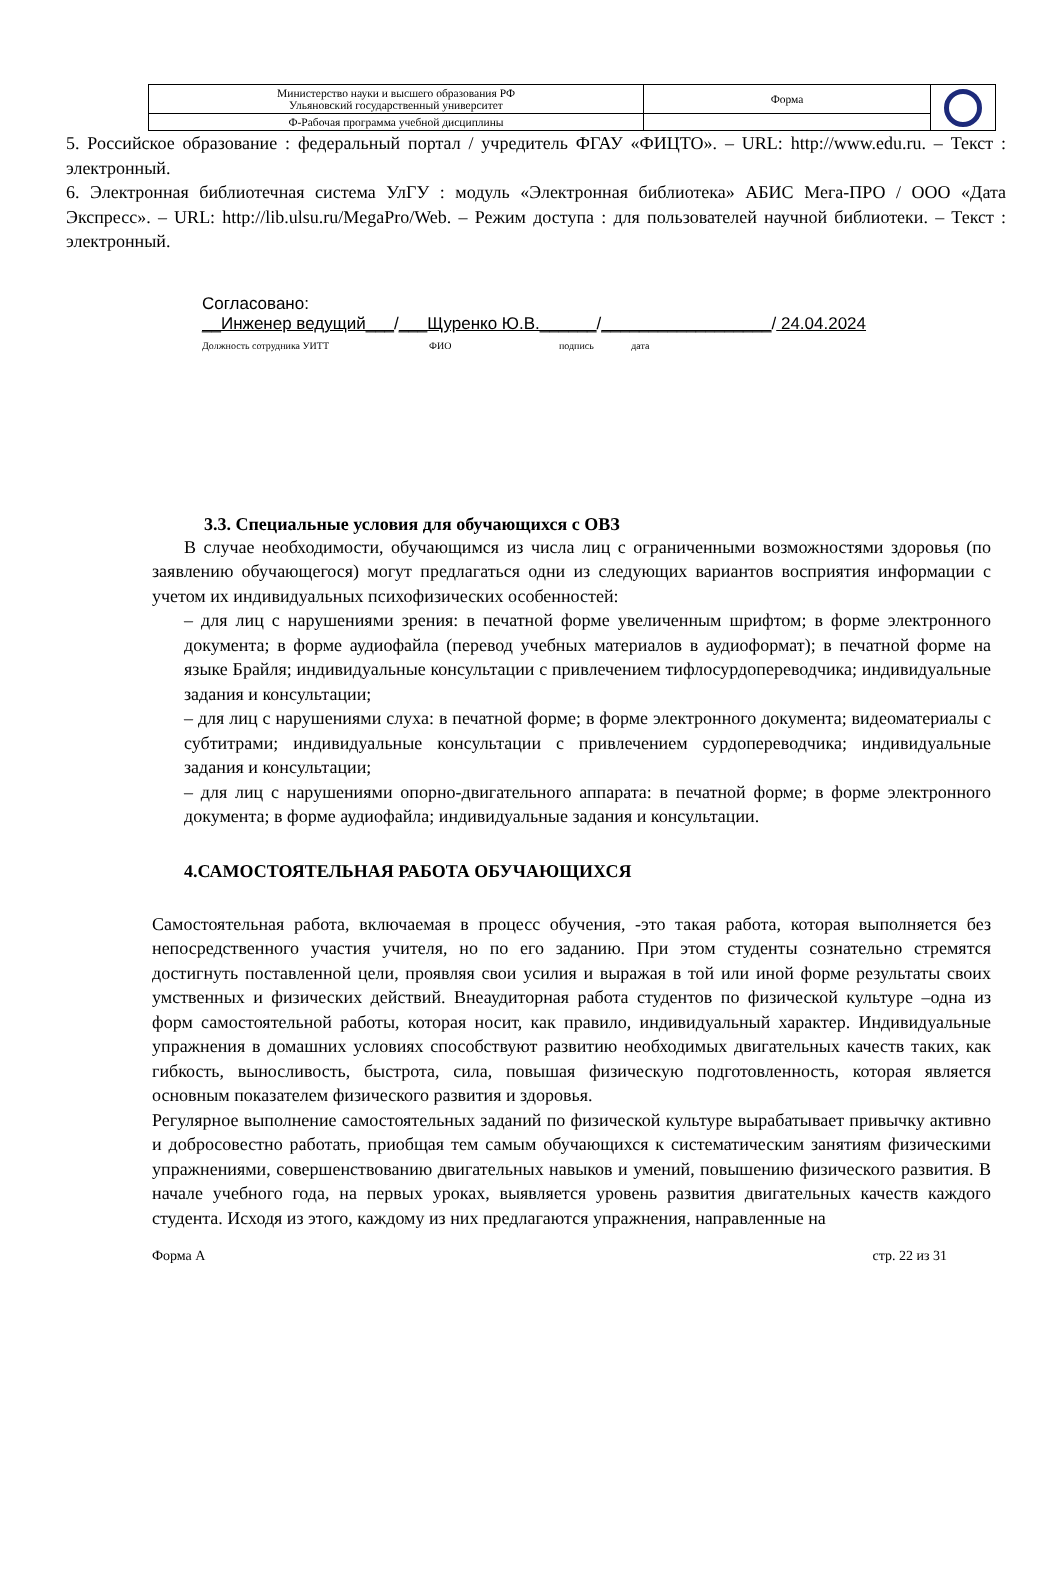| Министерство науки и высшего образования РФ Ульяновский государственный университет | Форма | |
| Ф-Рабочая программа учебной дисциплины | | |
5. Российское образование : федеральный портал / учредитель ФГАУ «ФИЦТО». – URL: http://www.edu.ru. – Текст : электронный.
6. Электронная библиотечная система УлГУ : модуль «Электронная библиотека» АБИС Мега-ПРО / ООО «Дата Экспресс». – URL: http://lib.ulsu.ru/MegaPro/Web. – Режим доступа : для пользователей научной библиотеки. – Текст : электронный.
Согласовано:
__Инженер ведущий___/___Щуренко Ю.В.______/__________________/ 24.04.2024
Должность сотрудника УИТТ ФИО подпись дата
3.3. Специальные условия для обучающихся с ОВЗ
В случае необходимости, обучающимся из числа лиц с ограниченными возможностями здоровья (по заявлению обучающегося) могут предлагаться одни из следующих вариантов восприятия информации с учетом их индивидуальных психофизических особенностей:
– для лиц с нарушениями зрения: в печатной форме увеличенным шрифтом; в форме электронного документа; в форме аудиофайла (перевод учебных материалов в аудиоформат); в печатной форме на языке Брайля; индивидуальные консультации с привлечением тифлосурдопереводчика; индивидуальные задания и консультации;
– для лиц с нарушениями слуха: в печатной форме; в форме электронного документа; видеоматериалы с субтитрами; индивидуальные консультации с привлечением сурдопереводчика; индивидуальные задания и консультации;
– для лиц с нарушениями опорно-двигательного аппарата: в печатной форме; в форме электронного документа; в форме аудиофайла; индивидуальные задания и консультации.
4.САМОСТОЯТЕЛЬНАЯ РАБОТА ОБУЧАЮЩИХСЯ
Самостоятельная работа, включаемая в процесс обучения, -это такая работа, которая выполняется без непосредственного участия учителя, но по его заданию. При этом студенты сознательно стремятся достигнуть поставленной цели, проявляя свои усилия и выражая в той или иной форме результаты своих умственных и физических действий. Внеаудиторная работа студентов по физической культуре –одна из форм самостоятельной работы, которая носит, как правило, индивидуальный характер. Индивидуальные упражнения в домашних условиях способствуют развитию необходимых двигательных качеств таких, как гибкость, выносливость, быстрота, сила, повышая физическую подготовленность, которая является основным показателем физического развития и здоровья.
Регулярное выполнение самостоятельных заданий по физической культуре вырабатывает привычку активно и добросовестно работать, приобщая тем самым обучающихся к систематическим занятиям физическими упражнениями, совершенствованию двигательных навыков и умений, повышению физического развития. В начале учебного года, на первых уроках, выявляется уровень развития двигательных качеств каждого студента. Исходя из этого, каждому из них предлагаются упражнения, направленные на
Форма А стр. 22 из 31